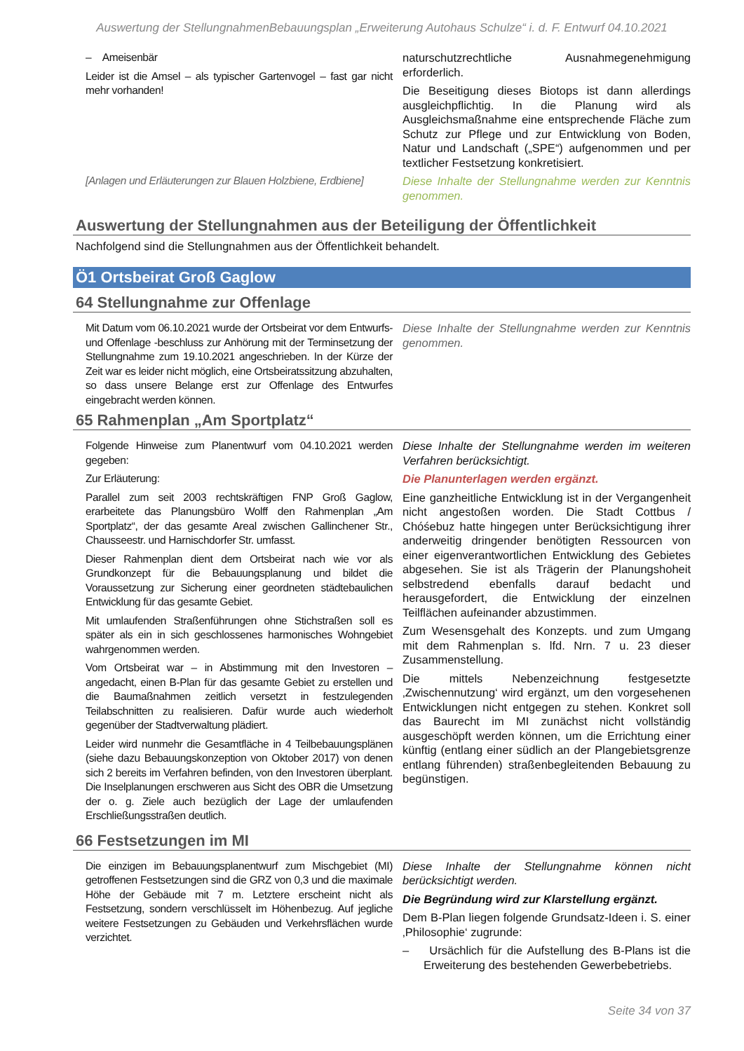Auswertung der StellungnahmenBebauungsplan „Erweiterung Autohaus Schulze“ i. d. F. Entwurf 04.10.2021
| – Ameisenbär Leider ist die Amsel – als typischer Gartenvogel – fast gar nicht mehr vorhanden! | naturschutzrechtliche Ausnahmegenehmigung erforderlich. Die Beseitigung dieses Biotops ist dann allerdings ausgleichpflichtig. In die Planung wird als Ausgleichsmaßnahme eine entsprechende Fläche zum Schutz zur Pflege und zur Entwicklung von Boden, Natur und Landschaft („SPE“) aufgenommen und per textlicher Festsetzung konkretisiert. |
| [Anlagen und Erläuterungen zur Blauen Holzbiene, Erdbiene] | Diese Inhalte der Stellungnahme werden zur Kenntnis genommen. |
Auswertung der Stellungnahmen aus der Beteiligung der Öffentlichkeit
Nachfolgend sind die Stellungnahmen aus der Öffentlichkeit behandelt.
Ö1 Ortsbeirat Groß Gaglow
64 Stellungnahme zur Offenlage
| Mit Datum vom 06.10.2021 wurde der Ortsbeirat vor dem Entwurfs- und Offenlage -beschluss zur Anhörung mit der Terminsetzung der Stellungnahme zum 19.10.2021 angeschrieben. In der Kürze der Zeit war es leider nicht möglich, eine Ortsbeiratssitzung abzuhalten, so dass unsere Belange erst zur Offenlage des Entwurfes eingebracht werden können. | Diese Inhalte der Stellungnahme werden zur Kenntnis genommen. |
65 Rahmenplan „Am Sportplatz“
| Folgende Hinweise zum Planentwurf vom 04.10.2021 werden gegeben: Zur Erläuterung: Parallel zum seit 2003 rechtskräftigen FNP Groß Gaglow, erarbeitete das Planungsbüro Wolff den Rahmenplan „Am Sportplatz“, der das gesamte Areal zwischen Gallinchener Str., Chausseestr. und Harnischdorfer Str. umfasst. Dieser Rahmenplan dient dem Ortsbeirat nach wie vor als Grundkonzept für die Bebauungsplanung und bildet die Voraussetzung zur Sicherung einer geordneten städtebaulichen Entwicklung für das gesamte Gebiet. Mit umlaufenden Straßenführungen ohne Stichstraßen soll es später als ein in sich geschlossenes harmonisches Wohngebiet wahrgenommen werden. Vom Ortsbeirat war – in Abstimmung mit den Investoren – angedacht, einen B-Plan für das gesamte Gebiet zu erstellen und die Baumaßnahmen zeitlich versetzt in festzulegenden Teilabschnitten zu realisieren. Dafür wurde auch wiederholt gegenüber der Stadtverwaltung plädiert. Leider wird nunmehr die Gesamtfläche in 4 Teilbebauungsplänen (siehe dazu Bebauungskonzeption von Oktober 2017) von denen sich 2 bereits im Verfahren befinden, von den Investoren überplant. Die Inselplanungen erschweren aus Sicht des OBR die Umsetzung der o. g. Ziele auch bezüglich der Lage der umlaufenden Erschließungsstraßen deutlich. | Diese Inhalte der Stellungnahme werden im weiteren Verfahren berücksichtigt. Die Planunterlagen werden ergänzt. Eine ganzheitliche Entwicklung ist in der Vergangenheit nicht angestoßen worden. Die Stadt Cottbus / Chóśebuz hatte hingegen unter Berücksichtigung ihrer anderweitig dringender benötigten Ressourcen von einer eigenverantwortlichen Entwicklung des Gebietes abgesehen. Sie ist als Trägerin der Planungshoheit selbstredend ebenfalls darauf bedacht und herausgefordert, die Entwicklung der einzelnen Teilflächen aufeinander abzustimmen. Zum Wesensgehalt des Konzepts. und zum Umgang mit dem Rahmenplan s. lfd. Nrn. 7 u. 23 dieser Zusammenstellung. Die mittels Nebenzeichnung festgesetzte ‚Zwischennutzung‘ wird ergänzt, um den vorgesehenen Entwicklungen nicht entgegen zu stehen. Konkret soll das Baurecht im MI zunächst nicht vollständig ausgeschöpft werden können, um die Errichtung einer künftig (entlang einer südlich an der Plangebietsgrenze entlang führenden) straßenbegleitenden Bebauung zu begünstigen. |
66 Festsetzungen im MI
| Die einzigen im Bebauungsplanentwurf zum Mischgebiet (MI) getroffenen Festsetzungen sind die GRZ von 0,3 und die maximale Höhe der Gebäude mit 7 m. Letztere erscheint nicht als Festsetzung, sondern verschlüsselt im Höhenbezug. Auf jegliche weitere Festsetzungen zu Gebäuden und Verkehrsflächen wurde verzichtet. | Diese Inhalte der Stellungnahme können nicht berücksichtigt werden. Die Begründung wird zur Klarstellung ergänzt. Dem B-Plan liegen folgende Grundsatz-Ideen i. S. einer ‚Philosophie‘ zugrunde: – Ursächlich für die Aufstellung des B-Plans ist die Erweiterung des bestehenden Gewerbebetriebs. |
Seite 34 von 37